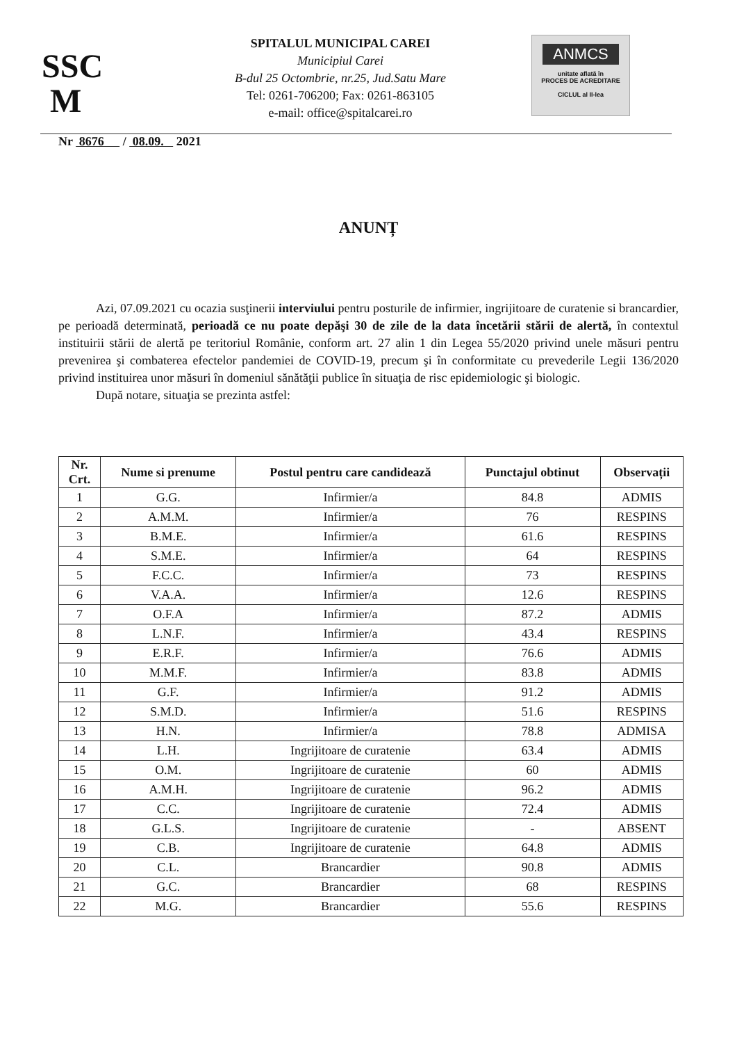SSC
M
SPITALUL MUNICIPAL CAREI
Municipiul Carei
B-dul 25 Octombrie, nr.25, Jud.Satu Mare
Tel: 0261-706200; Fax: 0261-863105
e-mail: office@spitalcarei.ro
ANMCS
unitate aflată în
PROCES DE ACREDITARE
CICLUL al II-lea
Nr 8676 / 08.09. 2021
ANUNȚ
Azi, 07.09.2021 cu ocazia susţinerii interviului pentru posturile de infirmier, ingrijitoare de curatenie si brancardier, pe perioadă determinată, perioadă ce nu poate depăşi 30 de zile de la data încetării stării de alertă, în contextul instituirii stării de alertă pe teritoriul Românie, conform art. 27 alin 1 din Legea 55/2020 privind unele măsuri pentru prevenirea şi combaterea efectelor pandemiei de COVID-19, precum şi în conformitate cu prevederile Legii 136/2020 privind instituirea unor măsuri în domeniul sănătăţii publice în situaţia de risc epidemiologic şi biologic.
După notare, situaţia se prezinta astfel:
| Nr. Crt. | Nume si prenume | Postul pentru care candidează | Punctajul obtinut | Observații |
| --- | --- | --- | --- | --- |
| 1 | G.G. | Infirmier/a | 84.8 | ADMIS |
| 2 | A.M.M. | Infirmier/a | 76 | RESPINS |
| 3 | B.M.E. | Infirmier/a | 61.6 | RESPINS |
| 4 | S.M.E. | Infirmier/a | 64 | RESPINS |
| 5 | F.C.C. | Infirmier/a | 73 | RESPINS |
| 6 | V.A.A. | Infirmier/a | 12.6 | RESPINS |
| 7 | O.F.A | Infirmier/a | 87.2 | ADMIS |
| 8 | L.N.F. | Infirmier/a | 43.4 | RESPINS |
| 9 | E.R.F. | Infirmier/a | 76.6 | ADMIS |
| 10 | M.M.F. | Infirmier/a | 83.8 | ADMIS |
| 11 | G.F. | Infirmier/a | 91.2 | ADMIS |
| 12 | S.M.D. | Infirmier/a | 51.6 | RESPINS |
| 13 | H.N. | Infirmier/a | 78.8 | ADMISA |
| 14 | L.H. | Ingrijitoare de curatenie | 63.4 | ADMIS |
| 15 | O.M. | Ingrijitoare de curatenie | 60 | ADMIS |
| 16 | A.M.H. | Ingrijitoare de curatenie | 96.2 | ADMIS |
| 17 | C.C. | Ingrijitoare de curatenie | 72.4 | ADMIS |
| 18 | G.L.S. | Ingrijitoare de curatenie | - | ABSENT |
| 19 | C.B. | Ingrijitoare de curatenie | 64.8 | ADMIS |
| 20 | C.L. | Brancardier | 90.8 | ADMIS |
| 21 | G.C. | Brancardier | 68 | RESPINS |
| 22 | M.G. | Brancardier | 55.6 | RESPINS |